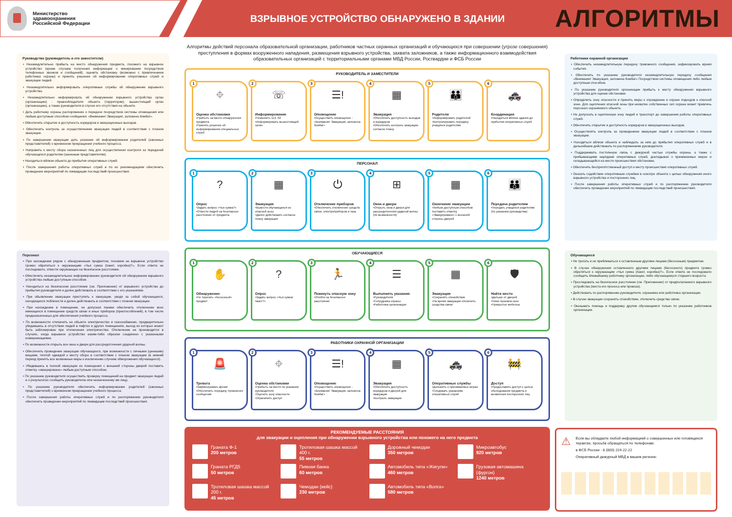Министерство
здравоохранения
Российской Федерации
ВЗРЫВНОЕ УСТРОЙСТВО ОБНАРУЖЕНО В ЗДАНИИ
АЛГОРИТМЫ
Руководство (руководитель и его заместители)
• Незамедлительно прибыть на место обнаружения предмета, похожего на взрывное устройство (кроме случаев получения информации о минировании посредством телефонных звонков и сообщений), оценить обстановку (возможно с привлечением работника охраны) и принять решение об информировании оперативных служб и эвакуации людей.
• Незамедлительно информировать оперативные службы об обнаружении взрывного устройства.
• Незамедлительно информировать об обнаружении взрывного устройства орган (организацию) - правообладателя объекта (территории), вышестоящий орган (организацию), а также руководителя в случае его отсутствия на объекте.
• Дать работнику охраны распоряжение о передаче посредством системы оповещения или любым доступным способом сообщения: «Внимание! Эвакуация, заложена бомба!».
• Обеспечить открытие и доступность коридоров и эвакуационных выходов.
• Обеспечить контроль за осуществлением эвакуации людей в соответствии с планом эвакуации.
• По завершении эвакуации дать указание об информировании родителей (законных представителей) о временном прекращении учебного процесса.
• Направить к месту сбора назначенных лиц для осуществления контроля за передачей обучающихся родителям (законным представителям).
• Находиться вблизи объекта до прибытия оперативных служб.
• После завершения работы оперативных служб и по их рекомендациям обеспечить проведение мероприятий по ликвидации последствий происшествия.
Персонал
• При нахождении рядом с обнаруженным предметом, похожим на взрывное устройство громко обратиться к окружающим «Чья сумка (пакет, коробка)?», Если ответа не последовало, отвести окружающих на безопасное расстояние.
• Обеспечить незамедлительное информирование руководителя об обнаружении взрывного устройства любым доступным способом.
• Находиться на безопасном расстоянии (см. Приложение) от взрывного устройства до прибытия руководителя и далее действовать в соответствии с его указаниями.
• При объявлении эвакуации приступить к эвакуации, уводя за собой обучающихся, находящихся поблизости и далее действовать в соответствии с планом эвакуации.
• При нахождении в помещении, не допуская паники обеспечить отключение всех имеющихся в помещении средств связи и иных приборов (приспособлений), в том числе предназначенных для обеспечения учебного процесса.
• По возможности отключить на объекте электричество и газоснабжение, предварительно убедившись в отсутствии людей в лифтах и других помещениях, выход из которых может быть заблокирован при отключении электричества. Отключение не производится в случаях, когда взрывное устройство каким-либо образом соединено с указанными коммуникациями.
• По возможности открыть все окна и двери для рассредоточения ударной волны.
• Обеспечить проведение эвакуации обучающихся, при возможности с личными (ценными) вещами, теплой одеждой к месту сбора в соответствии с планом эвакуации (в зимний период принять все возможные меры к исключению случаев обморожения обучающихся).
• Убедившись в полной эвакуации из помещения с внешней стороны дверей поставить отметку «эвакуировано» любым доступным способом.
• По указанию руководителя осуществить проверку помещений на предмет эвакуации людей и о результатах сообщить руководителю или назначенному им лицу.
• По указанию руководителя обеспечить информирование родителей (законных представителей) о временном прекращении учебного процесса.
• После завершения работы оперативных служб и по распоряжению руководителя обеспечить проведение мероприятий по ликвидации последствий происшествия.
Алгоритмы действий персонала образовательной организации, работников частных охранных организаций и обучающихся при совершении (угрозе совершения) преступления в формах вооруженного нападения, размещения взрывного устройства, захвата заложников, а также информационного взаимодействия образовательных организаций с территориальными органами МВД России, Росгвардии и ФСБ России
РУКОВОДИТЕЛЬ И ЗАМЕСТИТЕЛИ
1
⌖
Оценка обстановки
•Прибыть на место обнаружения предмета
•Принять решение об информировании специальных служб
2
☏
Информирование
•Позвонить 112, 02
•Информировать вышестоящий орган
3
☰!
Оповещение
•Осуществить оповещение - «Внимание! Эвакуация, заложена бомба!»
4
▦
Эвакуация
•Обеспечить доступность выходов и коридоров
•Обеспечить контроль эвакуации согласно плану
5
👪
Родители
•Информировать родителей
•Контролировать передачу учащихся родителям
6
🚓
Координация
•Находиться вблизи здания до прибытия оперативных служб
ПЕРСОНАЛ
1
?
Опрос
•Задать вопрос «Чья сумка?»
•Отвести людей на безопасное расстояние от предмета
2
▦
Эвакуация
•Вывести обучающихся из опасной зоны
•Далее действовать согласно плану эвакуации
3
⏻
Отключение приборов
•Обеспечить отключение средств связи, электроприборов и газа.
4
⊞
Окна и двери
•Открыть окна и двери для рассредоточения ударной волны (по возможности)
5
▦
Окончание эвакуации
•Любым доступным способом поставить отметку «Эвакуировано» с внешней стороны дверей
6
👪
Передача родителям
•Передать учащихся родителям (по указанию руководства)
ОБУЧАЮЩИЕСЯ
1
✋
Обнаружение
•Не тирогать «бесхозный» предмет
2
?
Опрос
•Задать вопрос «Чья сумка/пакет?»
3
🏃
Покинуть опасную зону
•Отойти на безопасное расстояние
4
☰
Выполнять указания
•Руководителя
•Сотрудника охраны
•Работника организации
5
▦
Эвакуация
•Сохранять спокойствие
•На время эвакуации отключить средства связи
6
🛡
Найти место
•Дальше от дверей
•Ниже проемов окон
•Прикрытое мебелью
РАБОТНИКИ ОХРАННОЙ ОРГАНИЗАЦИИ
1
🚨
Тревога
•Зафиксировать время
•Обеспечить передачу тревожного сообщения
2
⌖
Оценка обстановки
•Прибыть на место по указанию руководителя
•Оценить зону опасности
•Ограничить доступ
3
☰!
Оповещение
•Осуществить оповещение - «Внимание! Эвакуация, заложена бомба!»
4
▦
Эвакуация
•Обеспечить доступность коридоров и дверей для эвакуации
•Контроль эвакуации
5
🚓
Оперативные службы
•Доложить о принимаемых мерах
•Следовать указаниям оперативных служб
6
🚧
Доступ
•Предоставить доступ с целью обследования предмета и выявления посторонних лиц
РЕКОМЕНДУЕМЫЕ РАССТОЯНИЯ
для эвакуации и оцепления при обнаружении взрывного устройства или похожего на него предмета
Граната Ф-1
200 метров
Тротиловая шашка массой 400 г.
55 метров
Дорожный чемодан
350 метров
Микроавтобус
920 метров
Граната РГД5
50 метров
Пивная банка
60 метров
Автомобиль типа «Жигули»
460 метров
Грузовая автомашина (фургон)
1240 метров
Тротиловая шашка массой 200 г.
45 метров
Чемодан (кейс)
230 метров
Автомобиль типа «Волга»
580 метров
Работники охранной организации
• Обеспечить незамедлительную передачу тревожного сообщения, зафиксировать время события.
• Обеспечить по указанию руководителя незамедлительную передачу сообщения «Внимание! Эвакуация, заложена бомба!» Посредством системы оповещения либо любым доступным способом.
• По указанию руководителя организации прибыть к месту обнаружения взрывного устройства для оценки обстановки.
• Определить зону опасности и принять меры к ограждению и охране подходов к опасной зоне. Для оцепления опасной зоны при нехватке собственных сил охрана может привлечь персонал охраняемого объекта.
• Не допускать в оцепленную зону людей и транспорт до завершения работы оперативных служб.
• Обеспечить открытие и доступность коридоров и эвакуационных выходов.
• Осуществлять контроль за проведением эвакуации людей в соответствии с планом эвакуации.
• Находиться вблизи объекта и наблюдать за ним до прибытия оперативных служб и в дальнейшем действовать по распоряжениям руководителя.
• Поддерживать постоянную связь с дежурной частью службы охраны, а также с прибывающими нарядами оперативных служб, докладывая о принимаемых мерах и складывающейся на месте происшествия обстановке.
• Обеспечить беспрепятственный доступ к месту происшествия оперативных служб.
• Оказать содействие оперативным службам в осмотре объекта с целью обнаружения иного взрывного устройства и посторонних лиц.
• После завершения работы оперативных служб и по распоряжению руководителя обеспечить проведение мероприятий по ликвидации последствий происшествия.
Обучающиеся
• Не трогать и не приближаться к оставленным другими лицами (бесхозным) предметам.
• В случае обнаружения оставленного другими лицами (бесхозного) предмета громко обратиться к окружающим «Чья сумка (пакет, коробка)?», Если ответа не последовало сообщить ближайшему работнику организации, либо обучающемуся старшего возраста.
• Проследовать на безопасное расстояние (см. Приложение) от предполагаемого взрывного устройства (места его проноса или провоза).
• Действовать по распоряжению руководителя, охранника или работника организации.
• В случае эвакуации сохранять спокойствие, отключить средства связи.
• Оказывать помощь и поддержку другим обучающимся только по указанию работников организации.
⚠
Если вы обладаете любой информацией о совершенных или готовящихся терактах, просьба обращаться по телефонам:
в ФСБ России - 8 (800) 224-22-22
Оперативный дежурный МВД в вашем регионе: